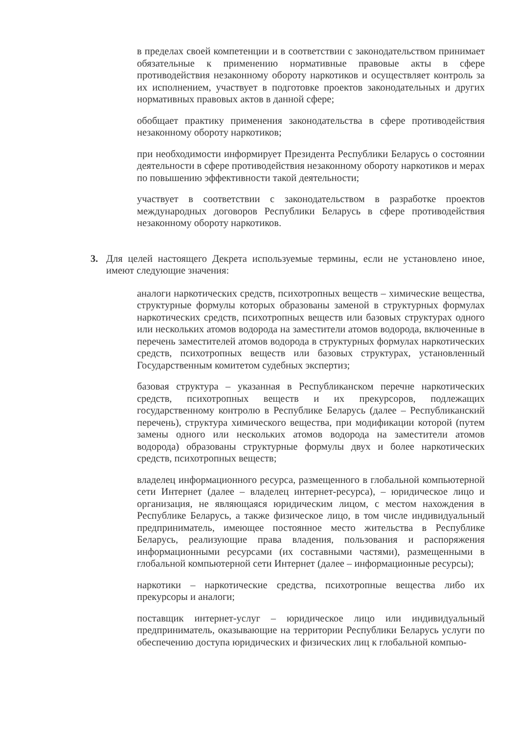в пределах своей компетенции и в соответствии с законодательством принимает обязательные к применению нормативные правовые акты в сфере противодействия незаконному обороту наркотиков и осуществляет контроль за их исполнением, участвует в подготовке проектов законодательных и других нормативных правовых актов в данной сфере;
обобщает практику применения законодательства в сфере противодействия незаконному обороту наркотиков;
при необходимости информирует Президента Республики Беларусь о состоянии деятельности в сфере противодействия незаконному обороту наркотиков и мерах по повышению эффективности такой деятельности;
участвует в соответствии с законодательством в разработке проектов международных договоров Республики Беларусь в сфере противодействия незаконному обороту наркотиков.
3. Для целей настоящего Декрета используемые термины, если не установлено иное, имеют следующие значения:
аналоги наркотических средств, психотропных веществ – химические вещества, структурные формулы которых образованы заменой в структурных формулах наркотических средств, психотропных веществ или базовых структурах одного или нескольких атомов водорода на заместители атомов водорода, включенные в перечень заместителей атомов водорода в структурных формулах наркотических средств, психотропных веществ или базовых структурах, установленный Государственным комитетом судебных экспертиз;
базовая структура – указанная в Республиканском перечне наркотических средств, психотропных веществ и их прекурсоров, подлежащих государственному контролю в Республике Беларусь (далее – Республиканский перечень), структура химического вещества, при модификации которой (путем замены одного или нескольких атомов водорода на заместители атомов водорода) образованы структурные формулы двух и более наркотических средств, психотропных веществ;
владелец информационного ресурса, размещенного в глобальной компьютерной сети Интернет (далее – владелец интернет-ресурса), – юридическое лицо и организация, не являющаяся юридическим лицом, с местом нахождения в Республике Беларусь, а также физическое лицо, в том числе индивидуальный предприниматель, имеющее постоянное место жительства в Республике Беларусь, реализующие права владения, пользования и распоряжения информационными ресурсами (их составными частями), размещенными в глобальной компьютерной сети Интернет (далее – информационные ресурсы);
наркотики – наркотические средства, психотропные вещества либо их прекурсоры и аналоги;
поставщик интернет-услуг – юридическое лицо или индивидуальный предприниматель, оказывающие на территории Республики Беларусь услуги по обеспечению доступа юридических и физических лиц к глобальной компью-